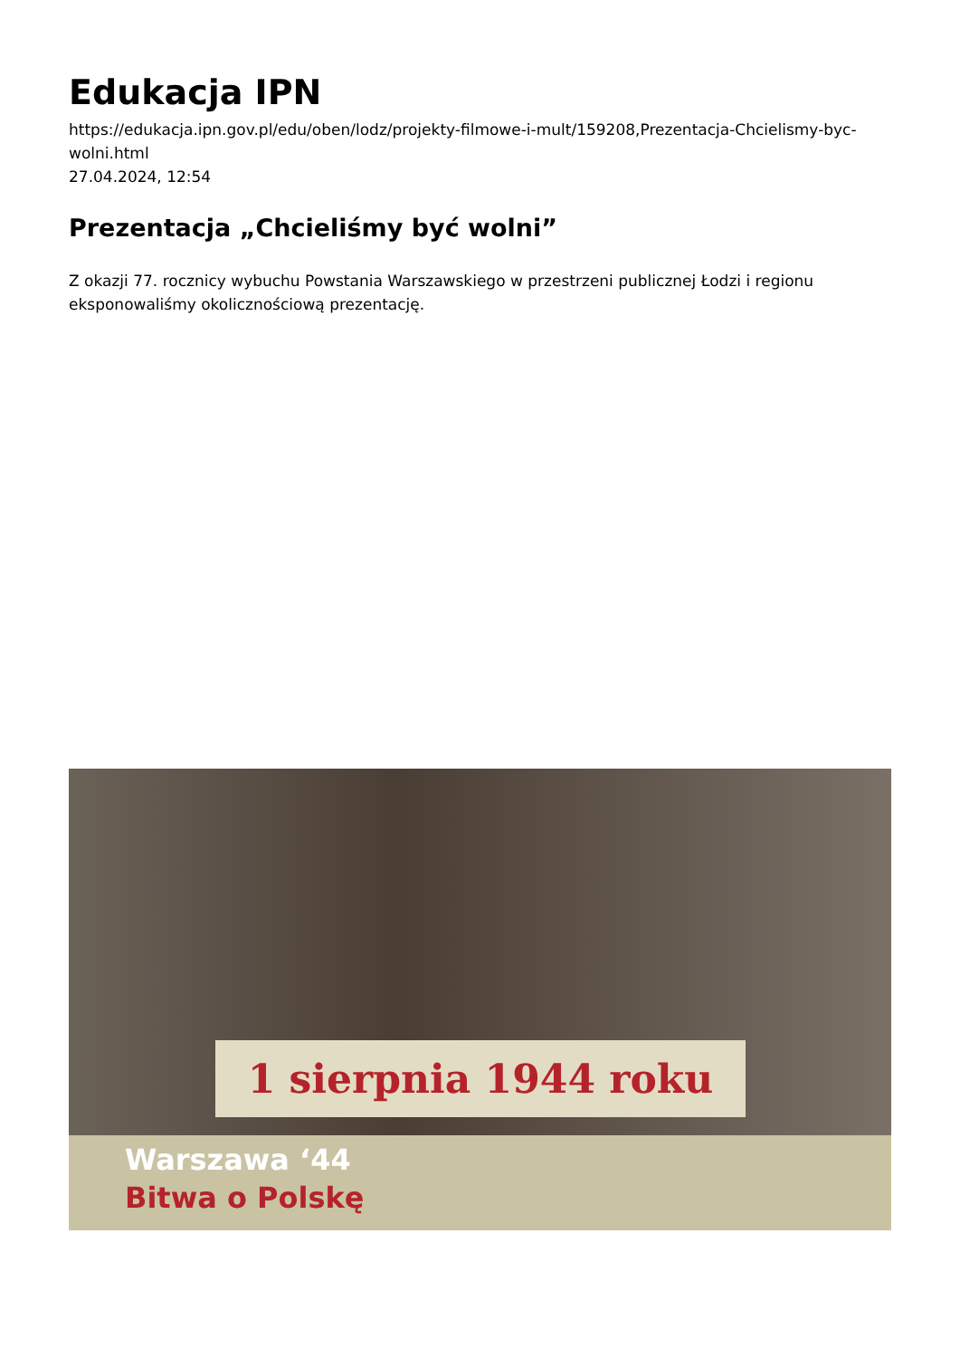Edukacja IPN
https://edukacja.ipn.gov.pl/edu/oben/lodz/projekty-filmowe-i-mult/159208,Prezentacja-Chcielismy-byc-wolni.html
27.04.2024, 12:54
Prezentacja „Chcieliśmy być wolni”
Z okazji 77. rocznicy wybuchu Powstania Warszawskiego w przestrzeni publicznej Łodzi i regionu eksponowaliśmy okolicznościową prezentację.
1 sierpnia 1944 roku
Warszawa ‘44
Bitwa o Polskę